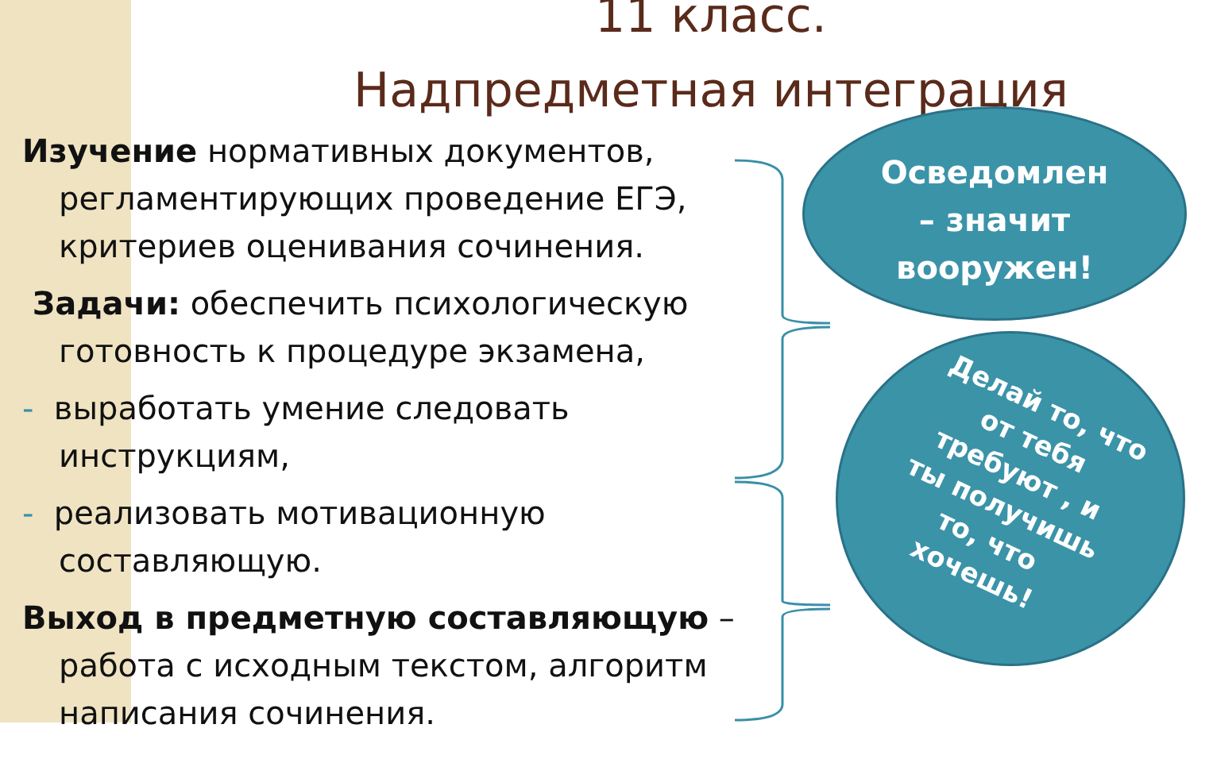11 класс.
Надпредметная интеграция
Изучение нормативных документов, регламентирующих проведение ЕГЭ, критериев оценивания сочинения.
Задачи: обеспечить психологическую готовность к процедуре экзамена,
- выработать умение следовать инструкциям,
- реализовать мотивационную составляющую.
Выход в предметную составляющую – работа с исходным текстом, алгоритм написания сочинения.
Осведомлен
– значит
вооружен!
Делай то, что
от тебя
требуют , и
ты получишь
то, что
хочешь!